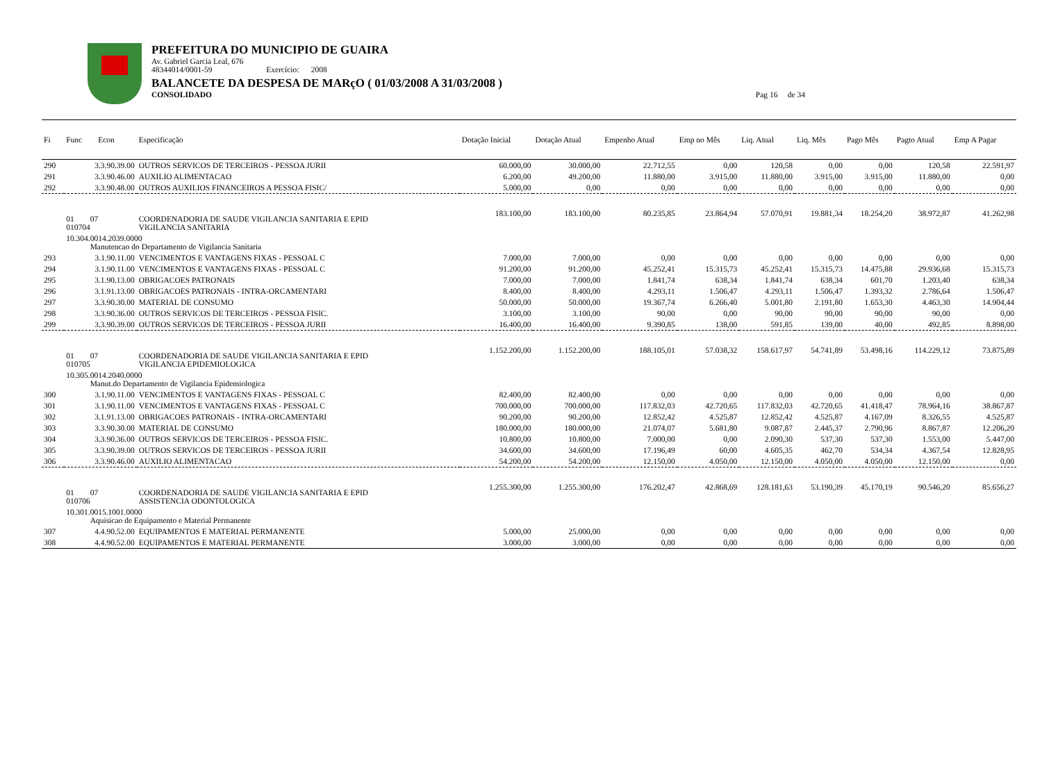PREFEITURA DO MUNICIPIO DE GUAIRA
Av. Gabriel Garcia Leal, 676
48344014/0001-59 Exercício: 2008
BALANCETE DA DESPESA DE MARçO ( 01/03/2008 A 31/03/2008 )
CONSOLIDADO Pag 16 de 34
| Fi | Func Econ | Especificação | Dotação Inicial | Dotação Atual | Empenho Atual | Emp no Mês | Liq. Atual | Liq. Mês | Pago Mês | Pagto Atual | Emp A Pagar |
| --- | --- | --- | --- | --- | --- | --- | --- | --- | --- | --- | --- |
| 290 | 3.3.90.39.00 | OUTROS SERVICOS DE TERCEIROS - PESSOA JURII | 60.000,00 | 30.000,00 | 22.712,55 | 0,00 | 120,58 | 0,00 | 0,00 | 120,58 | 22.591,97 |
| 291 | 3.3.90.46.00 | AUXILIO ALIMENTACAO | 6.200,00 | 49.200,00 | 11.880,00 | 3.915,00 | 11.880,00 | 3.915,00 | 3.915,00 | 11.880,00 | 0,00 |
| 292 | 3.3.90.48.00 | OUTROS AUXILIOS FINANCEIROS A PESSOA FISIC/ | 5.000,00 | 0,00 | 0,00 | 0,00 | 0,00 | 0,00 | 0,00 | 0,00 | 0,00 |
| | 01 07 010704 | COORDENADORIA DE SAUDE VIGILANCIA SANITARIA E EPID VIGILANCIA SANITARIA | 183.100,00 | 183.100,00 | 80.235,85 | 23.864,94 | 57.070,91 | 19.881,34 | 18.254,20 | 38.972,87 | 41.262,98 |
| | 10.304.0014.2039.0000 Manutencao do Departamento de Vigilancia Sanitaria | | | | | | | | | | |
| 293 | 3.1.90.11.00 | VENCIMENTOS E VANTAGENS FIXAS - PESSOAL C | 7.000,00 | 7.000,00 | 0,00 | 0,00 | 0,00 | 0,00 | 0,00 | 0,00 | 0,00 |
| 294 | 3.1.90.11.00 | VENCIMENTOS E VANTAGENS FIXAS - PESSOAL C | 91.200,00 | 91.200,00 | 45.252,41 | 15.315,73 | 45.252,41 | 15.315,73 | 14.475,88 | 29.936,68 | 15.315,73 |
| 295 | 3.1.90.13.00 | OBRIGACOES PATRONAIS | 7.000,00 | 7.000,00 | 1.841,74 | 638,34 | 1.841,74 | 638,34 | 601,70 | 1.203,40 | 638,34 |
| 296 | 3.1.91.13.00 | OBRIGACOES PATRONAIS - INTRA-ORCAMENTARI | 8.400,00 | 8.400,00 | 4.293,11 | 1.506,47 | 4.293,11 | 1.506,47 | 1.393,32 | 2.786,64 | 1.506,47 |
| 297 | 3.3.90.30.00 | MATERIAL DE CONSUMO | 50.000,00 | 50.000,00 | 19.367,74 | 6.266,40 | 5.001,80 | 2.191,80 | 1.653,30 | 4.463,30 | 14.904,44 |
| 298 | 3.3.90.36.00 | OUTROS SERVICOS DE TERCEIROS - PESSOA FISIC. | 3.100,00 | 3.100,00 | 90,00 | 0,00 | 90,00 | 90,00 | 90,00 | 90,00 | 0,00 |
| 299 | 3.3.90.39.00 | OUTROS SERVICOS DE TERCEIROS - PESSOA JURII | 16.400,00 | 16.400,00 | 9.390,85 | 138,00 | 591,85 | 139,00 | 40,00 | 492,85 | 8.898,00 |
| | 01 07 010705 | COORDENADORIA DE SAUDE VIGILANCIA SANITARIA E EPID VIGILANCIA EPIDEMIOLOGICA | 1.152.200,00 | 1.152.200,00 | 188.105,01 | 57.038,32 | 158.617,97 | 54.741,89 | 53.498,16 | 114.229,12 | 73.875,89 |
| | 10.305.0014.2040.0000 Manut.do Departamento de Vigilancia Epidemiologica | | | | | | | | | | |
| 300 | 3.1.90.11.00 | VENCIMENTOS E VANTAGENS FIXAS - PESSOAL C | 82.400,00 | 82.400,00 | 0,00 | 0,00 | 0,00 | 0,00 | 0,00 | 0,00 | 0,00 |
| 301 | 3.1.90.11.00 | VENCIMENTOS E VANTAGENS FIXAS - PESSOAL C | 700.000,00 | 700.000,00 | 117.832,03 | 42.720,65 | 117.832,03 | 42.720,65 | 41.418,47 | 78.964,16 | 38.867,87 |
| 302 | 3.1.91.13.00 | OBRIGACOES PATRONAIS - INTRA-ORCAMENTARI | 90.200,00 | 90.200,00 | 12.852,42 | 4.525,87 | 12.852,42 | 4.525,87 | 4.167,09 | 8.326,55 | 4.525,87 |
| 303 | 3.3.90.30.00 | MATERIAL DE CONSUMO | 180.000,00 | 180.000,00 | 21.074,07 | 5.681,80 | 9.087,87 | 2.445,37 | 2.790,96 | 8.867,87 | 12.206,20 |
| 304 | 3.3.90.36.00 | OUTROS SERVICOS DE TERCEIROS - PESSOA FISIC. | 10.800,00 | 10.800,00 | 7.000,00 | 0,00 | 2.090,30 | 537,30 | 537,30 | 1.553,00 | 5.447,00 |
| 305 | 3.3.90.39.00 | OUTROS SERVICOS DE TERCEIROS - PESSOA JURII | 34.600,00 | 34.600,00 | 17.196,49 | 60,00 | 4.605,35 | 462,70 | 534,34 | 4.367,54 | 12.828,95 |
| 306 | 3.3.90.46.00 | AUXILIO ALIMENTACAO | 54.200,00 | 54.200,00 | 12.150,00 | 4.050,00 | 12.150,00 | 4.050,00 | 4.050,00 | 12.150,00 | 0,00 |
| | 01 07 010706 | COORDENADORIA DE SAUDE VIGILANCIA SANITARIA E EPID ASSISTENCIA ODONTOLOGICA | 1.255.300,00 | 1.255.300,00 | 176.202,47 | 42.868,69 | 128.181,63 | 53.190,39 | 45.170,19 | 90.546,20 | 85.656,27 |
| | 10.301.0015.1001.0000 Aquisicao de Equipamento e Material Permanente | | | | | | | | | | |
| 307 | 4.4.90.52.00 | EQUIPAMENTOS E MATERIAL PERMANENTE | 5.000,00 | 25.000,00 | 0,00 | 0,00 | 0,00 | 0,00 | 0,00 | 0,00 | 0,00 |
| 308 | 4.4.90.52.00 | EQUIPAMENTOS E MATERIAL PERMANENTE | 3.000,00 | 3.000,00 | 0,00 | 0,00 | 0,00 | 0,00 | 0,00 | 0,00 | 0,00 |